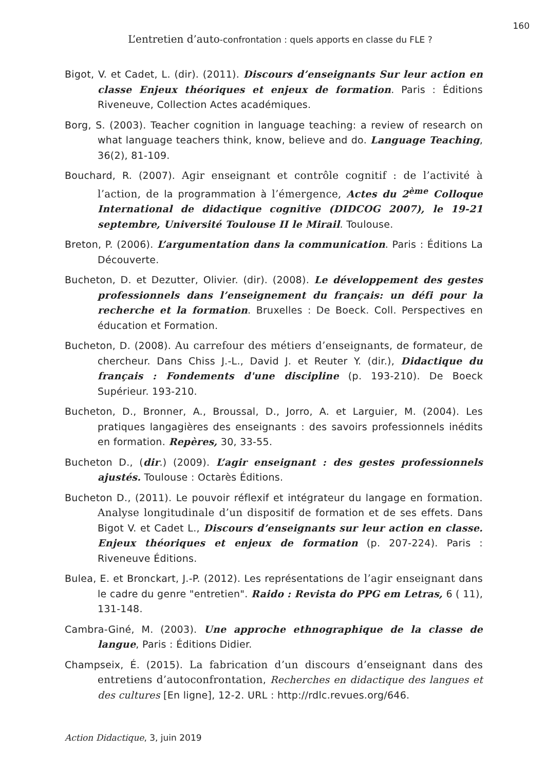160
L’entretien d’auto-confrontation : quels apports en classe du FLE ?
Bigot, V. et Cadet, L. (dir). (2011). Discours d’enseignants Sur leur action en classe Enjeux théoriques et enjeux de formation. Paris : Éditions Riveneuve, Collection Actes académiques.
Borg, S. (2003). Teacher cognition in language teaching: a review of research on what language teachers think, know, believe and do. Language Teaching, 36(2), 81-109.
Bouchard, R. (2007). Agir enseignant et contrôle cognitif : de l’activité à l’action, de la programmation à l’émergence, Actes du 2<sup>ème</sup> Colloque International de didactique cognitive (DIDCOG 2007), le 19-21 septembre, Université Toulouse II le Mirail. Toulouse.
Breton, P. (2006). L’argumentation dans la communication. Paris : Éditions La Découverte.
Bucheton, D. et Dezutter, Olivier. (dir). (2008). Le développement des gestes professionnels dans l’enseignement du français: un défi pour la recherche et la formation. Bruxelles : De Boeck. Coll. Perspectives en éducation et Formation.
Bucheton, D. (2008). Au carrefour des métiers d’enseignants, de formateur, de chercheur. Dans Chiss J.-L., David J. et Reuter Y. (dir.), Didactique du français : Fondements d'une discipline (p. 193-210). De Boeck Supérieur. 193-210.
Bucheton, D., Bronner, A., Broussal, D., Jorro, A. et Larguier, M. (2004). Les pratiques langagières des enseignants : des savoirs professionnels inédits en formation. Repères, 30, 33-55.
Bucheton D., (dir.) (2009). L’agir enseignant : des gestes professionnels ajustés. Toulouse : Octarès Éditions.
Bucheton D., (2011). Le pouvoir réflexif et intégrateur du langage en formation. Analyse longitudinale d’un dispositif de formation et de ses effets. Dans Bigot V. et Cadet L., Discours d’enseignants sur leur action en classe. Enjeux théoriques et enjeux de formation (p. 207-224). Paris : Riveneuve Éditions.
Bulea, E. et Bronckart, J.-P. (2012). Les représentations de l’agir enseignant dans le cadre du genre "entretien". Raido : Revista do PPG em Letras, 6 ( 11), 131-148.
Cambra-Giné, M. (2003). Une approche ethnographique de la classe de langue, Paris : Éditions Didier.
Champseix, É. (2015). La fabrication d’un discours d’enseignant dans des entretiens d’autoconfrontation, Recherches en didactique des langues et des cultures [En ligne], 12-2. URL : http://rdlc.revues.org/646.
Action Didactique, 3, juin 2019